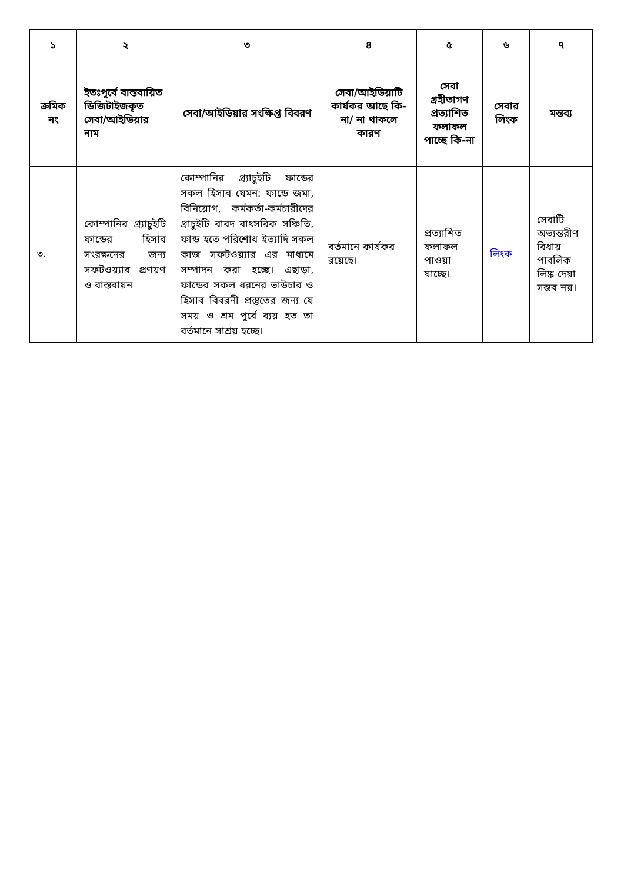| ১ | ২ | ৩ | ৪ | ৫ | ৬ | ৭ |
| --- | --- | --- | --- | --- | --- | --- |
| ক্রমিক নং | ইতঃপূর্বে বাস্তবায়িত ডিজিটাইজকৃত সেবা/আইডিয়ার নাম | সেবা/আইডিয়ার সংক্ষিপ্ত বিবরণ | সেবা/আইডিয়াটি কার্যকর আছে কি-না/ না থাকলে কারণ | সেবা গ্রহীতাগণ প্রত্যাশিত ফলাফল পাচ্ছে কি-না | সেবার লিংক | মন্তব্য |
| ৩. | কোম্পানির গ্র্যাচুইটি ফান্ডের হিসাব সংরক্ষনের জন্য সফটওয়্যার প্রণয়ণ ও বাস্তবায়ন | কোম্পানির গ্র্যাচুইটি ফান্ডের সকল হিসাব যেমন: ফান্ডে জমা, বিনিয়োগ, কর্মকর্তা-কর্মচারীদের গ্রাচুইটি বাবদ বাৎসরিক সঞ্চিতি, ফান্ড হতে পরিশোধ ইত্যাদি সকল কাজ সফটওয়্যার এর মাধ্যমে সম্পাদন করা হচ্ছে। এছাড়া, ফান্ডের সকল ধরনের ভাউচার ও হিসাব বিবরনী প্রস্তুতের জন্য যে সময় ও শ্রম পূর্বে ব্যয় হত তা বর্তমানে সাশ্রয় হচ্ছে। | বর্তমানে কার্যকর রয়েছে। | প্রত্যাশিত ফলাফল পাওয়া যাচ্ছে। | লিংক | সেবাটি অভ্যন্তরীণ বিধায় পাবলিক লিঙ্ক দেয়া সম্ভব নয়। |